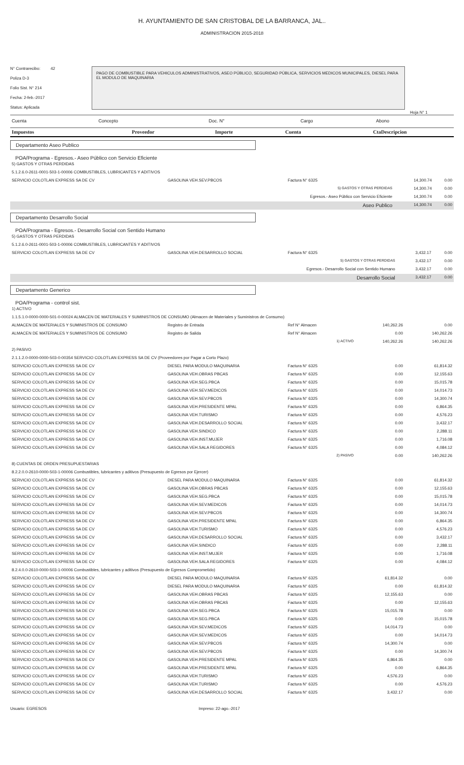H. AYUNTAMIENTO DE SAN CRISTOBAL DE LA BARRANCA, JAL..
ADMINISTRACION 2015-2018
N° Contrarecibo: 42
Poliza D-3
Folio Sist. N° 214
Fecha: 2-feb.-2017
Status: Aplicada
PAGO DE COMBUSTIBLE PARA VEHICULOS ADMINISTRATIVOS, ASEO PÚBLICO, SEGURIDAD PÚBLICA, SERVICIOS MEDICOS MUNICIPALES, DIESEL PARA EL MODULO DE MAQUINARIA
Hoja N° 1
| Cuenta | Concepto | Doc. N° | Cargo | Abono |
| --- | --- | --- | --- | --- |
| Impuestos | Proveedor | Importe | Cuenta | CtaDescripcion |
| --- | --- | --- | --- | --- |
Departamento Aseo Publico
POA/Programa - Egresos.- Aseo Público con Servicio Eficiente
| 5) GASTOS Y OTRAS PERDIDAS | | | | |
| 5.1.2.6.0-2611-0001-503-1-00006 COMBUSTIBLES, LUBRICANTES Y ADITIVOS | | | | |
| SERVICIO COLOTLAN EXPRESS SA DE CV | GASOLINA VEH.SEV.PBCOS | Factura N° 6325 | 14,300.74 | 0.00 |
| | | 5) GASTOS Y OTRAS PERDIDAS | 14,300.74 | 0.00 |
| | Egresos.- Aseo Público con Servicio Eficiente | | 14,300.74 | 0.00 |
| | Aseo Publico | | 14,300.74 | 0.00 |
Departamento Desarrollo Social
POA/Programa - Egresos.- Desarrollo Social con Sentido Humano
| 5) GASTOS Y OTRAS PERDIDAS | | | | |
| 5.1.2.6.0-2611-0001-503-1-00006 COMBUSTIBLES, LUBRICANTES Y ADITIVOS | | | | |
| SERVICIO COLOTLAN EXPRESS SA DE CV | GASOLINA VEH.DESARROLLO SOCIAL | Factura N° 6325 | 3,432.17 | 0.00 |
| | | 5) GASTOS Y OTRAS PERDIDAS | 3,432.17 | 0.00 |
| | Egresos.- Desarrollo Social con Sentido Humano | | 3,432.17 | 0.00 |
| | Desarrollo Social | | 3,432.17 | 0.00 |
Departamento Generico
POA/Programa - control sist.
| 1) ACTIVO | | | | |
| 1.1.5.1.0-0000-0000-501-0-00024 ALMACEN DE MATERIALES Y SUMINISTROS DE CONSUMO (Almacen de Materiales y Suministros de Consumo) | | | | |
| ALMACEN DE MATERIALES Y SUMINISTROS DE CONSUMO | Registro de Entrada | Ref N° Almacen | 140,262.26 | 0.00 |
| ALMACEN DE MATERIALES Y SUMINISTROS DE CONSUMO | Registro de Salida | Ref N° Almacen | 0.00 | 140,262.26 |
| | | 1) ACTIVO | 140,262.26 | 140,262.26 |
| 2) PASIVO | | | | |
| 2.1.1.2.0-0000-0000-503-0-00354 SERVICIO COLOTLAN EXPRESS SA DE CV (Proveedores por Pagar a Corto Plazo) | | | | |
| SERVICIO COLOTLAN EXPRESS SA DE CV | DIESEL PARA MODULO MAQUINARIA | Factura N° 6325 | 0.00 | 61,814.32 |
| SERVICIO COLOTLAN EXPRESS SA DE CV | GASOLINA VEH.OBRAS PBCAS | Factura N° 6325 | 0.00 | 12,155.63 |
| SERVICIO COLOTLAN EXPRESS SA DE CV | GASOLINA VEH.SEG.PBCA | Factura N° 6325 | 0.00 | 15,015.78 |
| SERVICIO COLOTLAN EXPRESS SA DE CV | GASOLINA VEH.SEV.MEDICOS | Factura N° 6325 | 0.00 | 14,014.73 |
| SERVICIO COLOTLAN EXPRESS SA DE CV | GASOLINA VEH.SEV.PBCOS | Factura N° 6325 | 0.00 | 14,300.74 |
| SERVICIO COLOTLAN EXPRESS SA DE CV | GASOLINA VEH.PRESIDENTE MPAL | Factura N° 6325 | 0.00 | 6,864.35 |
| SERVICIO COLOTLAN EXPRESS SA DE CV | GASOLINA VEH.TURISMO | Factura N° 6325 | 0.00 | 4,576.23 |
| SERVICIO COLOTLAN EXPRESS SA DE CV | GASOLINA VEH.DESARROLLO SOCIAL | Factura N° 6325 | 0.00 | 3,432.17 |
| SERVICIO COLOTLAN EXPRESS SA DE CV | GASOLINA VEH.SINDICO | Factura N° 6325 | 0.00 | 2,288.11 |
| SERVICIO COLOTLAN EXPRESS SA DE CV | GASOLINA VEH.INST.MUJER | Factura N° 6325 | 0.00 | 1,716.08 |
| SERVICIO COLOTLAN EXPRESS SA DE CV | GASOLINA VEH.SALA REGIDORES | Factura N° 6325 | 0.00 | 4,084.12 |
| | | 2) PASIVO | 0.00 | 140,262.26 |
| 8) CUENTAS DE ORDEN PRESUPUESTARIAS | | | | |
| 8.2.2.0.0-2610-0000-503-1-00006 Combustibles, lubricantes y aditivos (Presupuesto de Egresos por Ejercer) | | | | |
| SERVICIO COLOTLAN EXPRESS SA DE CV | DIESEL PARA MODULO MAQUINARIA | Factura N° 6325 | 0.00 | 61,814.32 |
| SERVICIO COLOTLAN EXPRESS SA DE CV | GASOLINA VEH.OBRAS PBCAS | Factura N° 6325 | 0.00 | 12,155.63 |
| SERVICIO COLOTLAN EXPRESS SA DE CV | GASOLINA VEH.SEG.PBCA | Factura N° 6325 | 0.00 | 15,015.78 |
| SERVICIO COLOTLAN EXPRESS SA DE CV | GASOLINA VEH.SEV.MEDICOS | Factura N° 6325 | 0.00 | 14,014.73 |
| SERVICIO COLOTLAN EXPRESS SA DE CV | GASOLINA VEH.SEV.PBCOS | Factura N° 6325 | 0.00 | 14,300.74 |
| SERVICIO COLOTLAN EXPRESS SA DE CV | GASOLINA VEH.PRESIDENTE MPAL | Factura N° 6325 | 0.00 | 6,864.35 |
| SERVICIO COLOTLAN EXPRESS SA DE CV | GASOLINA VEH.TURISMO | Factura N° 6325 | 0.00 | 4,576.23 |
| SERVICIO COLOTLAN EXPRESS SA DE CV | GASOLINA VEH.DESARROLLO SOCIAL | Factura N° 6325 | 0.00 | 3,432.17 |
| SERVICIO COLOTLAN EXPRESS SA DE CV | GASOLINA VEH.SINDICO | Factura N° 6325 | 0.00 | 2,288.11 |
| SERVICIO COLOTLAN EXPRESS SA DE CV | GASOLINA VEH.INST.MUJER | Factura N° 6325 | 0.00 | 1,716.08 |
| SERVICIO COLOTLAN EXPRESS SA DE CV | GASOLINA VEH.SALA REGIDORES | Factura N° 6325 | 0.00 | 4,084.12 |
| 8.2.4.0.0-2610-0000-503-1-00006 Combustibles, lubricantes y aditivos (Presupuesto de Egresos Comprometido) | | | | |
| SERVICIO COLOTLAN EXPRESS SA DE CV | DIESEL PARA MODULO MAQUINARIA | Factura N° 6325 | 61,814.32 | 0.00 |
| SERVICIO COLOTLAN EXPRESS SA DE CV | DIESEL PARA MODULO MAQUINARIA | Factura N° 6325 | 0.00 | 61,814.32 |
| SERVICIO COLOTLAN EXPRESS SA DE CV | GASOLINA VEH.OBRAS PBCAS | Factura N° 6325 | 12,155.63 | 0.00 |
| SERVICIO COLOTLAN EXPRESS SA DE CV | GASOLINA VEH.OBRAS PBCAS | Factura N° 6325 | 0.00 | 12,155.63 |
| SERVICIO COLOTLAN EXPRESS SA DE CV | GASOLINA VEH.SEG.PBCA | Factura N° 6325 | 15,015.78 | 0.00 |
| SERVICIO COLOTLAN EXPRESS SA DE CV | GASOLINA VEH.SEG.PBCA | Factura N° 6325 | 0.00 | 15,015.78 |
| SERVICIO COLOTLAN EXPRESS SA DE CV | GASOLINA VEH.SEV.MEDICOS | Factura N° 6325 | 14,014.73 | 0.00 |
| SERVICIO COLOTLAN EXPRESS SA DE CV | GASOLINA VEH.SEV.MEDICOS | Factura N° 6325 | 0.00 | 14,014.73 |
| SERVICIO COLOTLAN EXPRESS SA DE CV | GASOLINA VEH.SEV.PBCOS | Factura N° 6325 | 14,300.74 | 0.00 |
| SERVICIO COLOTLAN EXPRESS SA DE CV | GASOLINA VEH.SEV.PBCOS | Factura N° 6325 | 0.00 | 14,300.74 |
| SERVICIO COLOTLAN EXPRESS SA DE CV | GASOLINA VEH.PRESIDENTE MPAL | Factura N° 6325 | 6,864.35 | 0.00 |
| SERVICIO COLOTLAN EXPRESS SA DE CV | GASOLINA VEH.PRESIDENTE MPAL | Factura N° 6325 | 0.00 | 6,864.35 |
| SERVICIO COLOTLAN EXPRESS SA DE CV | GASOLINA VEH.TURISMO | Factura N° 6325 | 4,576.23 | 0.00 |
| SERVICIO COLOTLAN EXPRESS SA DE CV | GASOLINA VEH.TURISMO | Factura N° 6325 | 0.00 | 4,576.23 |
| SERVICIO COLOTLAN EXPRESS SA DE CV | GASOLINA VEH.DESARROLLO SOCIAL | Factura N° 6325 | 3,432.17 | 0.00 |
Usuario: EGRESOS Impreso: 22-ago.-2017